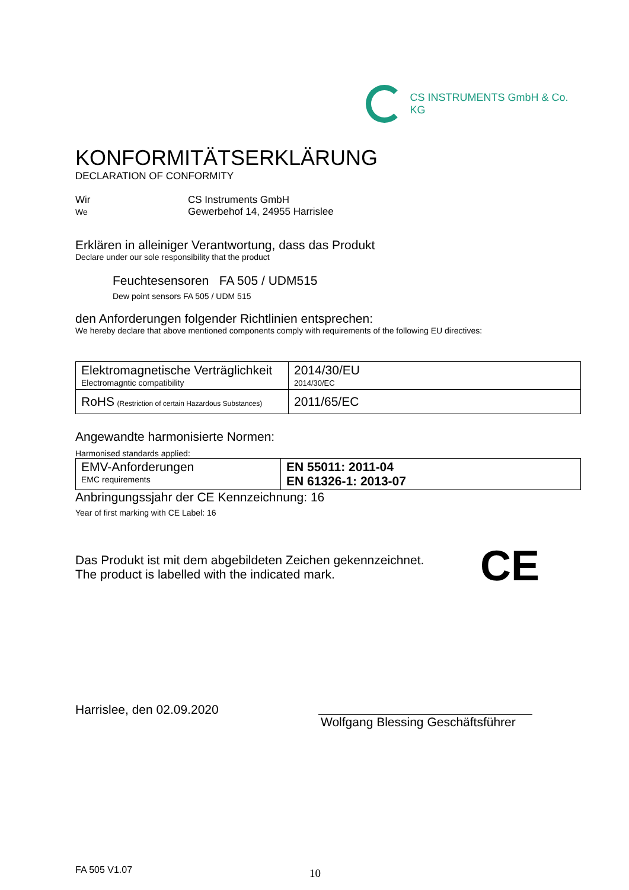CS INSTRUMENTS GmbH & Co. KG
KONFORMITÄTSERKLÄRUNG
DECLARATION OF CONFORMITY
Wir
We
CS Instruments GmbH
Gewerbehof 14, 24955 Harrislee
Erklären in alleiniger Verantwortung, dass das Produkt
Declare under our sole responsibility that the product
Feuchtesensoren FA 505 / UDM515
Dew point sensors FA 505 / UDM 515
den Anforderungen folgender Richtlinien entsprechen:
We hereby declare that above mentioned components comply with requirements of the following EU directives:
| Elektromagnetische Verträglichkeit Electromagntic compatibility | 2014/30/EU 2014/30/EC |
| RoHS (Restriction of certain Hazardous Substances) | 2011/65/EC |
Angewandte harmonisierte Normen:
Harmonised standards applied:
| EMV-Anforderungen EMC requirements | EN 55011: 2011-04 EN 61326-1: 2013-07 |
Anbringungssjahr der CE Kennzeichnung: 16
Year of first marking with CE Label: 16
Das Produkt ist mit dem abgebildeten Zeichen gekennzeichnet.
The product is labelled with the indicated mark.
CE
Harrislee, den 02.09.2020
Wolfgang Blessing Geschäftsführer
FA 505 V1.07
10